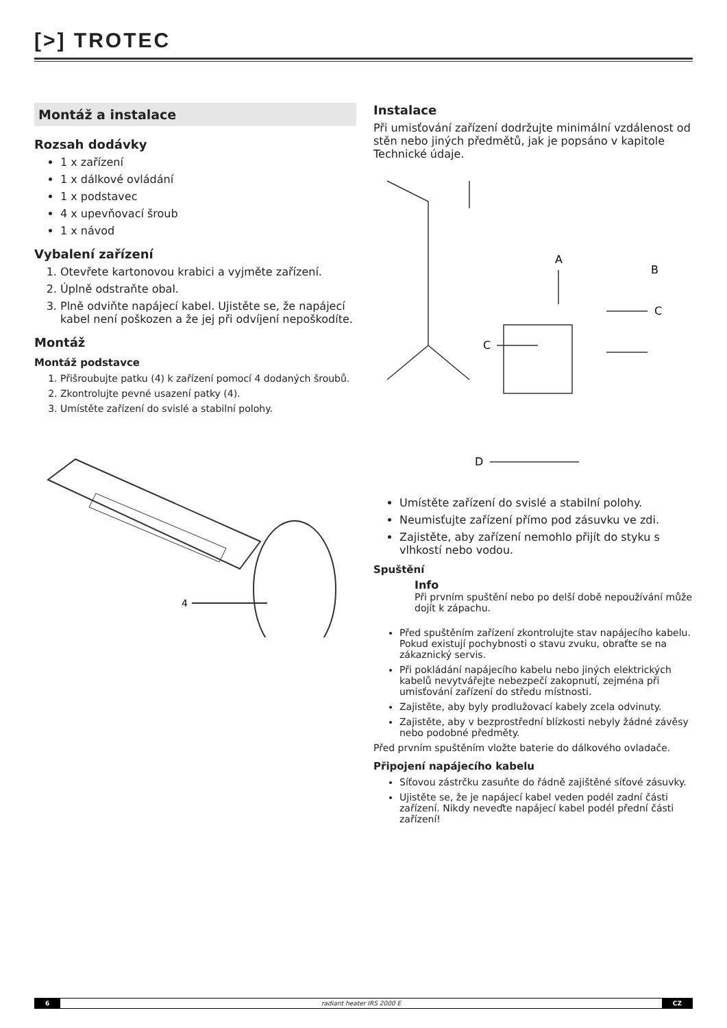[>] TROTEC
Montáž a instalace
Rozsah dodávky
1 x zařízení
1 x dálkové ovládání
1 x podstavec
4 x upevňovací šroub
1 x návod
Vybalení zařízení
1. Otevřete kartonovou krabici a vyjměte zařízení.
2. Úplně odstraňte obal.
3. Plně odviňte napájecí kabel. Ujistěte se, že napájecí kabel není poškozen a že jej při odvíjení nepoškodíte.
Montáž
Montáž podstavce
1. Přišroubujte patku (4) k zařízení pomocí 4 dodaných šroubů.
2. Zkontrolujte pevné usazení patky (4).
3. Umístěte zařízení do svislé a stabilní polohy.
4
Instalace
Při umisťování zařízení dodržujte minimální vzdálenost od stěn nebo jiných předmětů, jak je popsáno v kapitole Technické údaje.
A
B
C
C
D
Umístěte zařízení do svislé a stabilní polohy.
Neumisťujte zařízení přímo pod zásuvku ve zdi.
Zajistěte, aby zařízení nemohlo přijít do styku s vlhkostí nebo vodou.
Spuštění
Info
Při prvním spuštění nebo po delší době nepoužívání může dojít k zápachu.
Před spuštěním zařízení zkontrolujte stav napájecího kabelu. Pokud existují pochybnosti o stavu zvuku, obraťte se na zákaznický servis.
Při pokládání napájecího kabelu nebo jiných elektrických kabelů nevytvářejte nebezpečí zakopnutí, zejména při umisťování zařízení do středu místnosti.
Zajistěte, aby byly prodlužovací kabely zcela odvinuty.
Zajistěte, aby v bezprostřední blízkosti nebyly žádné závěsy nebo podobné předměty.
Před prvním spuštěním vložte baterie do dálkového ovladače.
Připojení napájecího kabelu
Síťovou zástrčku zasuňte do řádně zajištěné síťové zásuvky.
Ujistěte se, že je napájecí kabel veden podél zadní části zařízení. Nikdy neveďte napájecí kabel podél přední části zařízení!
6 radiant heater IRS 2000 E CZ